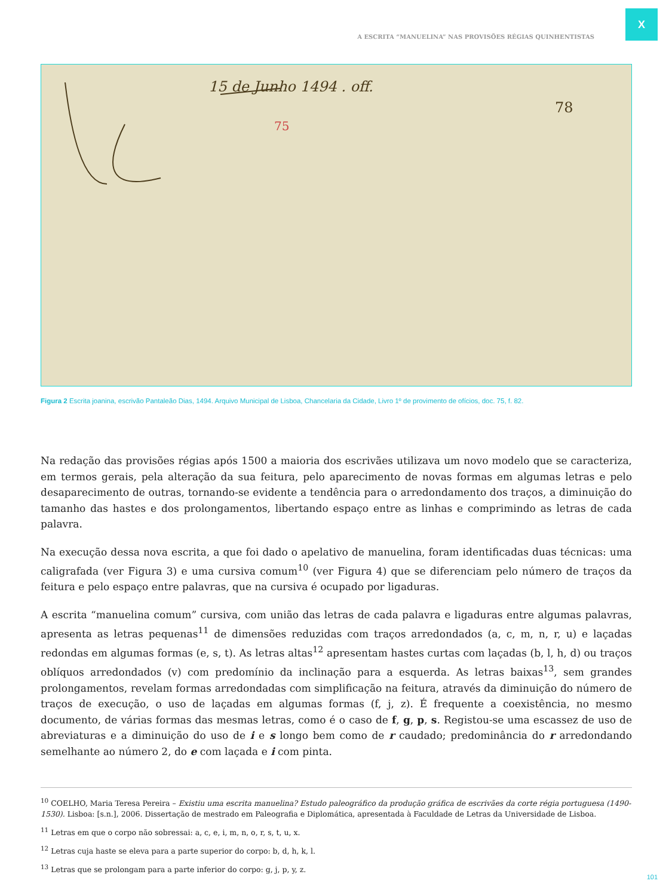X
A ESCRITA “MANUELINA” NAS PROVISÕES RÉGIAS QUINHENTISTAS
75
15 de Junho 1494 . off.
78
Figura 2 Escrita joanina, escrivão Pantaleão Dias, 1494. Arquivo Municipal de Lisboa, Chancelaria da Cidade, Livro 1º de provimento de ofícios, doc. 75, f. 82.
Na redação das provisões régias após 1500 a maioria dos escrivães utilizava um novo modelo que se caracteriza, em termos gerais, pela alteração da sua feitura, pelo aparecimento de novas formas em algumas letras e pelo desaparecimento de outras, tornando-se evidente a tendência para o arredondamento dos traços, a diminuição do tamanho das hastes e dos prolongamentos, libertando espaço entre as linhas e comprimindo as letras de cada palavra.
Na execução dessa nova escrita, a que foi dado o apelativo de manuelina, foram identificadas duas técnicas: uma caligrafada (ver Figura 3) e uma cursiva comum<sup>10</sup> (ver Figura 4) que se diferenciam pelo número de traços da feitura e pelo espaço entre palavras, que na cursiva é ocupado por ligaduras.
A escrita “manuelina comum” cursiva, com união das letras de cada palavra e ligaduras entre algumas palavras, apresenta as letras pequenas<sup>11</sup> de dimensões reduzidas com traços arredondados (a, c, m, n, r, u) e laçadas redondas em algumas formas (e, s, t). As letras altas<sup>12</sup> apresentam hastes curtas com laçadas (b, l, h, d) ou traços oblíquos arredondados (v) com predomínio da inclinação para a esquerda. As letras baixas<sup>13</sup>, sem grandes prolongamentos, revelam formas arredondadas com simplificação na feitura, através da diminuição do número de traços de execução, o uso de laçadas em algumas formas (f, j, z). É frequente a coexistência, no mesmo documento, de várias formas das mesmas letras, como é o caso de f, g, p, s. Registou-se uma escassez de uso de abreviaturas e a diminuição do uso de i e s longo bem como de r caudado; predominância do r arredondando semelhante ao número 2, do e com laçada e i com pinta.
<sup>10</sup> COELHO, Maria Teresa Pereira – Existiu uma escrita manuelina? Estudo paleográfico da produção gráfica de escrivães da corte régia portuguesa (1490-1530). Lisboa: [s.n.], 2006. Dissertação de mestrado em Paleografia e Diplomática, apresentada à Faculdade de Letras da Universidade de Lisboa.
<sup>11</sup> Letras em que o corpo não sobressai: a, c, e, i, m, n, o, r, s, t, u, x.
<sup>12</sup> Letras cuja haste se eleva para a parte superior do corpo: b, d, h, k, l.
<sup>13</sup> Letras que se prolongam para a parte inferior do corpo: g, j, p, y, z.
101